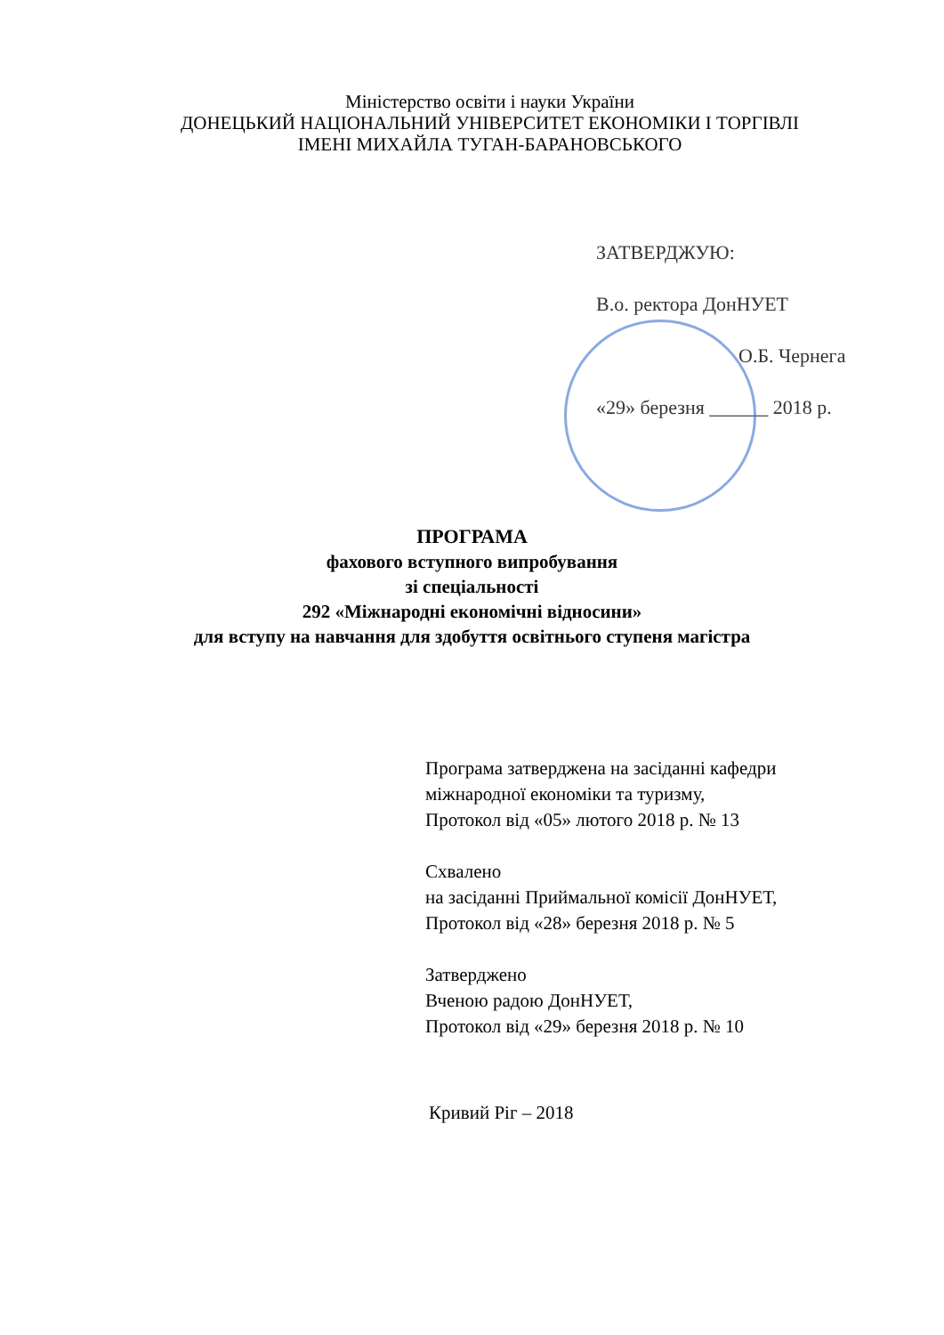Міністерство освіти і науки України
ДОНЕЦЬКИЙ НАЦІОНАЛЬНИЙ УНІВЕРСИТЕТ ЕКОНОМІКИ І ТОРГІВЛІ
ІМЕНІ МИХАЙЛА ТУГАН-БАРАНОВСЬКОГО
ЗАТВЕРДЖУЮ:
В.о. ректора ДонНУЕТ
О.Б. Чернега
«29» березня ______ 2018 р.
ПРОГРАМА
фахового вступного випробування
зі спеціальності
292 «Міжнародні економічні відносини»
для вступу на навчання для здобуття освітнього ступеня магістра
Програма затверджена на засіданні кафедри
міжнародної економіки та туризму,
Протокол від «05» лютого 2018 р. № 13
Схвалено
на засіданні Приймальної комісії ДонНУЕТ,
Протокол від «28» березня 2018 р. № 5
Затверджено
Вченою радою ДонНУЕТ,
Протокол від «29» березня 2018 р. № 10
Кривий Ріг – 2018